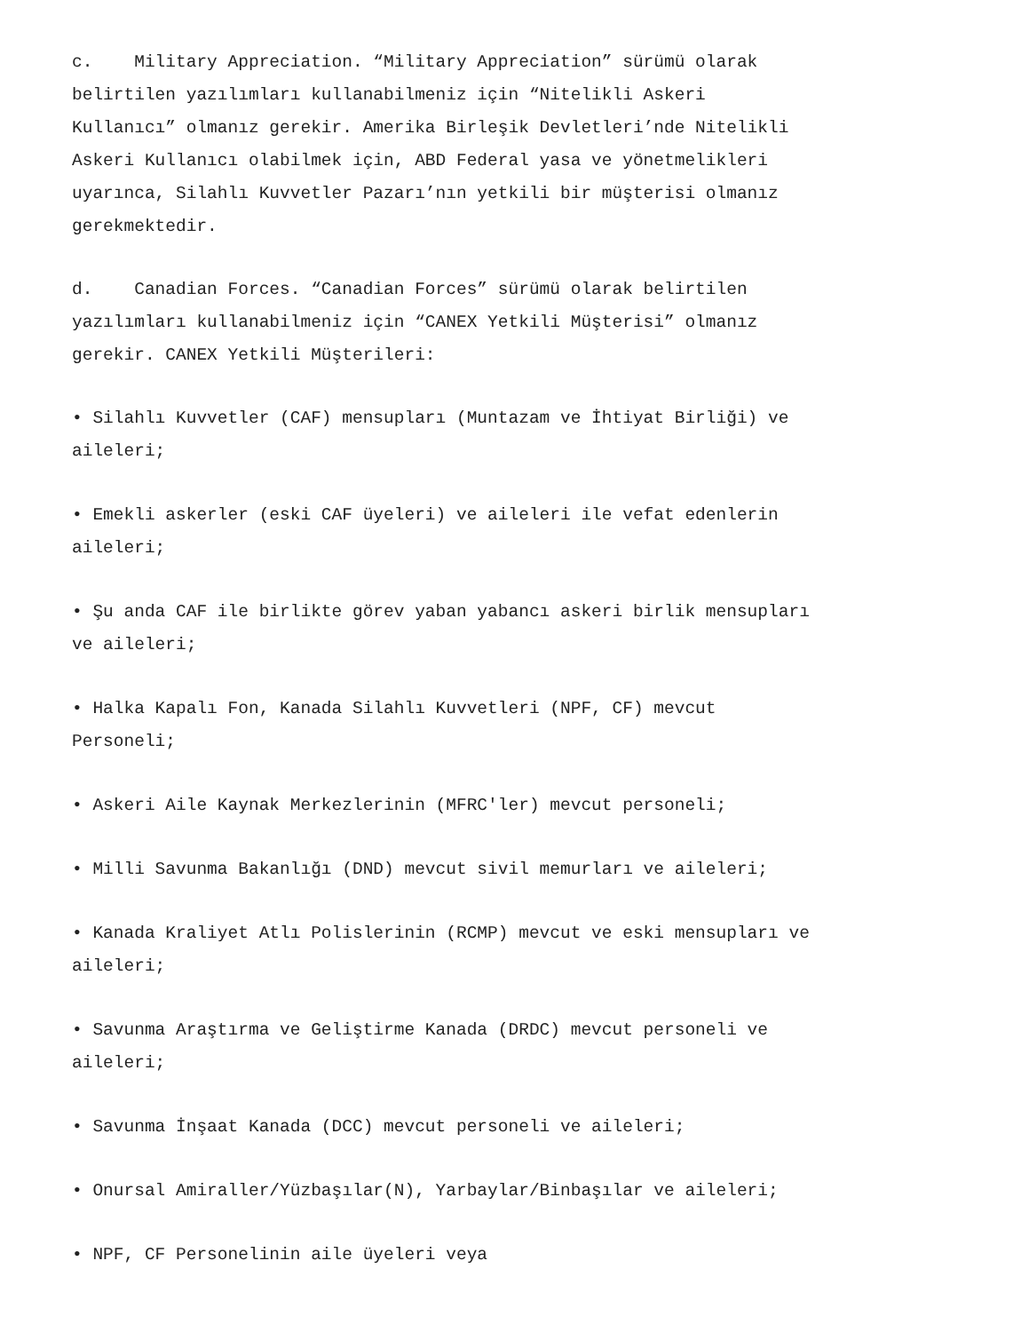c. Military Appreciation. “Military Appreciation” sürümü olarak
belirtilen yazılımları kullanabilmeniz için “Nitelikli Askeri
Kullanıcı” olmanız gerekir. Amerika Birleşik Devletleri’nde Nitelikli
Askeri Kullanıcı olabilmek için, ABD Federal yasa ve yönetmelikleri
uyarınca, Silahlı Kuvvetler Pazarı’nın yetkili bir müşterisi olmanız
gerekmektedir.
d. Canadian Forces. “Canadian Forces” sürümü olarak belirtilen
yazılımları kullanabilmeniz için “CANEX Yetkili Müşterisi” olmanız
gerekir. CANEX Yetkili Müşterileri:
• Silahlı Kuvvetler (CAF) mensupları (Muntazam ve İhtiyat Birliği) ve
aileleri;
• Emekli askerler (eski CAF üyeleri) ve aileleri ile vefat edenlerin
aileleri;
• Şu anda CAF ile birlikte görev yaban yabancı askeri birlik mensupları
ve aileleri;
• Halka Kapalı Fon, Kanada Silahlı Kuvvetleri (NPF, CF) mevcut
Personeli;
• Askeri Aile Kaynak Merkezlerinin (MFRC'ler) mevcut personeli;
• Milli Savunma Bakanlığı (DND) mevcut sivil memurları ve aileleri;
• Kanada Kraliyet Atlı Polislerinin (RCMP) mevcut ve eski mensupları ve
aileleri;
• Savunma Araştırma ve Geliştirme Kanada (DRDC) mevcut personeli ve
aileleri;
• Savunma İnşaat Kanada (DCC) mevcut personeli ve aileleri;
• Onursal Amiraller/Yüzbaşılar(N), Yarbaylar/Binbaşılar ve aileleri;
• NPF, CF Personelinin aile üyeleri veya